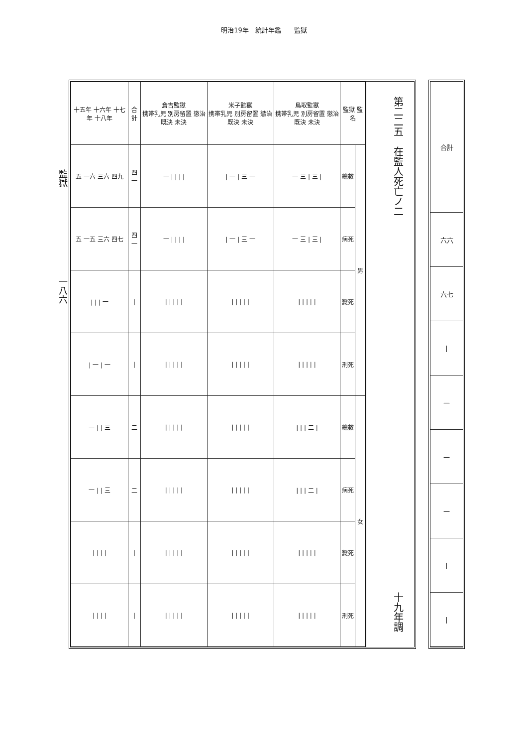明治19年　統計年鑑　　監獄
監獄　　　　　　　　　　一八六
| 十五年 十六年 十七年 十八年 | 合計 | 倉吉監獄 携帯乳児 別房留置 懲治 既決 未決 | 米子監獄 携帯乳児 別房留置 懲治 既決 未決 | 鳥取監獄 携帯乳児 別房留置 懲治 既決 未決 | 監獄 監名 | |
| --- | --- | --- | --- | --- | --- | --- |
| 五 一六 三六 四九 | 四一 | 一 / / / / | / 一 / 三 一 | 一 三 / 三 / | 總數 | 男 |
| 五 一五 三六 四七 | 四一 | 一 / / / / | / 一 / 三 一 | 一 三 / 三 / | 病死 | |
| / / / 一 | / | / / / / / | / / / / / | / / / / / | 變死 | |
| / 一 / 一 | / | / / / / / | / / / / / | / / / / / | 刑死 | |
| 一 / / 三 | 二 | / / / / / | / / / / / | / / / 二 / | 總數 | 女 |
| 一 / / 三 | 二 | / / / / / | / / / / / | / / / 二 / | 病死 | |
| / / / / | / | / / / / / | / / / / / | / / / / / | 變死 | |
| / / / / | / | / / / / / | / / / / / | / / / / / | 刑死 | |
第二二五　在監人死亡ノ二 十九年調
| 合計 |
| 六六 |
| 六七 |
| / |
| 一 |
| 一 |
| 一 |
| / |
| / |